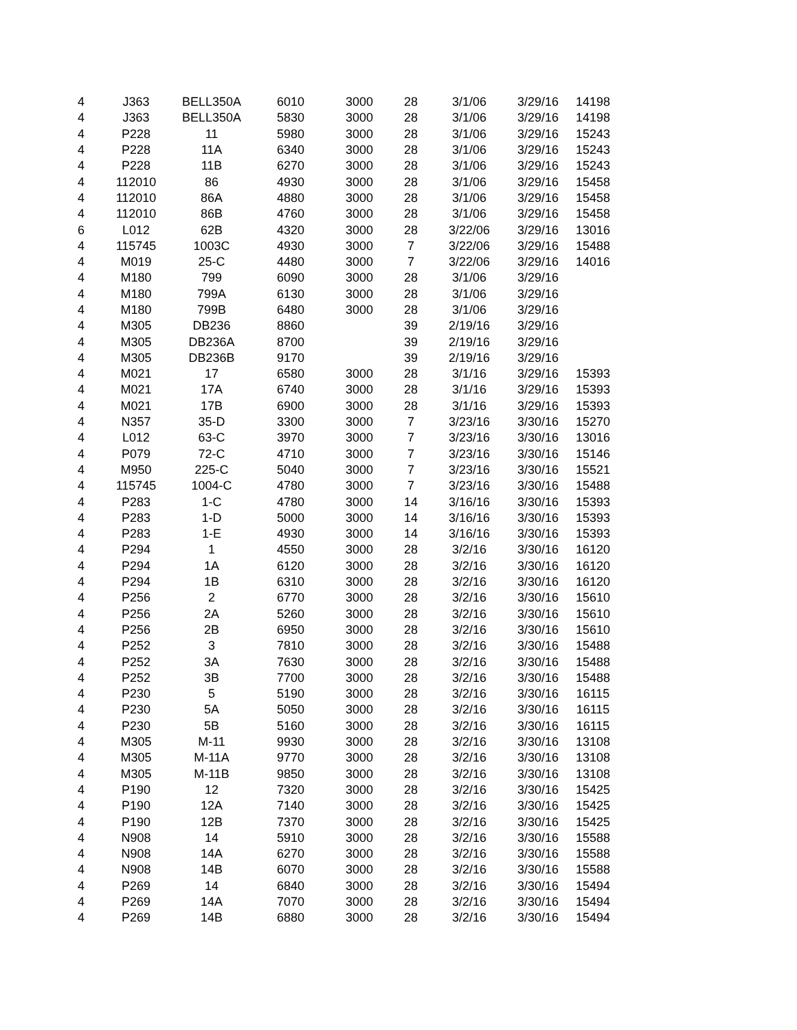| 4 | J363 | BELL350A | 6010 | 3000 | 28 | 3/1/06 | 3/29/16 | 14198 |
| 4 | J363 | BELL350A | 5830 | 3000 | 28 | 3/1/06 | 3/29/16 | 14198 |
| 4 | P228 | 11 | 5980 | 3000 | 28 | 3/1/06 | 3/29/16 | 15243 |
| 4 | P228 | 11A | 6340 | 3000 | 28 | 3/1/06 | 3/29/16 | 15243 |
| 4 | P228 | 11B | 6270 | 3000 | 28 | 3/1/06 | 3/29/16 | 15243 |
| 4 | 112010 | 86 | 4930 | 3000 | 28 | 3/1/06 | 3/29/16 | 15458 |
| 4 | 112010 | 86A | 4880 | 3000 | 28 | 3/1/06 | 3/29/16 | 15458 |
| 4 | 112010 | 86B | 4760 | 3000 | 28 | 3/1/06 | 3/29/16 | 15458 |
| 6 | L012 | 62B | 4320 | 3000 | 28 | 3/22/06 | 3/29/16 | 13016 |
| 4 | 115745 | 1003C | 4930 | 3000 | 7 | 3/22/06 | 3/29/16 | 15488 |
| 4 | M019 | 25-C | 4480 | 3000 | 7 | 3/22/06 | 3/29/16 | 14016 |
| 4 | M180 | 799 | 6090 | 3000 | 28 | 3/1/06 | 3/29/16 | |
| 4 | M180 | 799A | 6130 | 3000 | 28 | 3/1/06 | 3/29/16 | |
| 4 | M180 | 799B | 6480 | 3000 | 28 | 3/1/06 | 3/29/16 | |
| 4 | M305 | DB236 | 8860 | | 39 | 2/19/16 | 3/29/16 | |
| 4 | M305 | DB236A | 8700 | | 39 | 2/19/16 | 3/29/16 | |
| 4 | M305 | DB236B | 9170 | | 39 | 2/19/16 | 3/29/16 | |
| 4 | M021 | 17 | 6580 | 3000 | 28 | 3/1/16 | 3/29/16 | 15393 |
| 4 | M021 | 17A | 6740 | 3000 | 28 | 3/1/16 | 3/29/16 | 15393 |
| 4 | M021 | 17B | 6900 | 3000 | 28 | 3/1/16 | 3/29/16 | 15393 |
| 4 | N357 | 35-D | 3300 | 3000 | 7 | 3/23/16 | 3/30/16 | 15270 |
| 4 | L012 | 63-C | 3970 | 3000 | 7 | 3/23/16 | 3/30/16 | 13016 |
| 4 | P079 | 72-C | 4710 | 3000 | 7 | 3/23/16 | 3/30/16 | 15146 |
| 4 | M950 | 225-C | 5040 | 3000 | 7 | 3/23/16 | 3/30/16 | 15521 |
| 4 | 115745 | 1004-C | 4780 | 3000 | 7 | 3/23/16 | 3/30/16 | 15488 |
| 4 | P283 | 1-C | 4780 | 3000 | 14 | 3/16/16 | 3/30/16 | 15393 |
| 4 | P283 | 1-D | 5000 | 3000 | 14 | 3/16/16 | 3/30/16 | 15393 |
| 4 | P283 | 1-E | 4930 | 3000 | 14 | 3/16/16 | 3/30/16 | 15393 |
| 4 | P294 | 1 | 4550 | 3000 | 28 | 3/2/16 | 3/30/16 | 16120 |
| 4 | P294 | 1A | 6120 | 3000 | 28 | 3/2/16 | 3/30/16 | 16120 |
| 4 | P294 | 1B | 6310 | 3000 | 28 | 3/2/16 | 3/30/16 | 16120 |
| 4 | P256 | 2 | 6770 | 3000 | 28 | 3/2/16 | 3/30/16 | 15610 |
| 4 | P256 | 2A | 5260 | 3000 | 28 | 3/2/16 | 3/30/16 | 15610 |
| 4 | P256 | 2B | 6950 | 3000 | 28 | 3/2/16 | 3/30/16 | 15610 |
| 4 | P252 | 3 | 7810 | 3000 | 28 | 3/2/16 | 3/30/16 | 15488 |
| 4 | P252 | 3A | 7630 | 3000 | 28 | 3/2/16 | 3/30/16 | 15488 |
| 4 | P252 | 3B | 7700 | 3000 | 28 | 3/2/16 | 3/30/16 | 15488 |
| 4 | P230 | 5 | 5190 | 3000 | 28 | 3/2/16 | 3/30/16 | 16115 |
| 4 | P230 | 5A | 5050 | 3000 | 28 | 3/2/16 | 3/30/16 | 16115 |
| 4 | P230 | 5B | 5160 | 3000 | 28 | 3/2/16 | 3/30/16 | 16115 |
| 4 | M305 | M-11 | 9930 | 3000 | 28 | 3/2/16 | 3/30/16 | 13108 |
| 4 | M305 | M-11A | 9770 | 3000 | 28 | 3/2/16 | 3/30/16 | 13108 |
| 4 | M305 | M-11B | 9850 | 3000 | 28 | 3/2/16 | 3/30/16 | 13108 |
| 4 | P190 | 12 | 7320 | 3000 | 28 | 3/2/16 | 3/30/16 | 15425 |
| 4 | P190 | 12A | 7140 | 3000 | 28 | 3/2/16 | 3/30/16 | 15425 |
| 4 | P190 | 12B | 7370 | 3000 | 28 | 3/2/16 | 3/30/16 | 15425 |
| 4 | N908 | 14 | 5910 | 3000 | 28 | 3/2/16 | 3/30/16 | 15588 |
| 4 | N908 | 14A | 6270 | 3000 | 28 | 3/2/16 | 3/30/16 | 15588 |
| 4 | N908 | 14B | 6070 | 3000 | 28 | 3/2/16 | 3/30/16 | 15588 |
| 4 | P269 | 14 | 6840 | 3000 | 28 | 3/2/16 | 3/30/16 | 15494 |
| 4 | P269 | 14A | 7070 | 3000 | 28 | 3/2/16 | 3/30/16 | 15494 |
| 4 | P269 | 14B | 6880 | 3000 | 28 | 3/2/16 | 3/30/16 | 15494 |